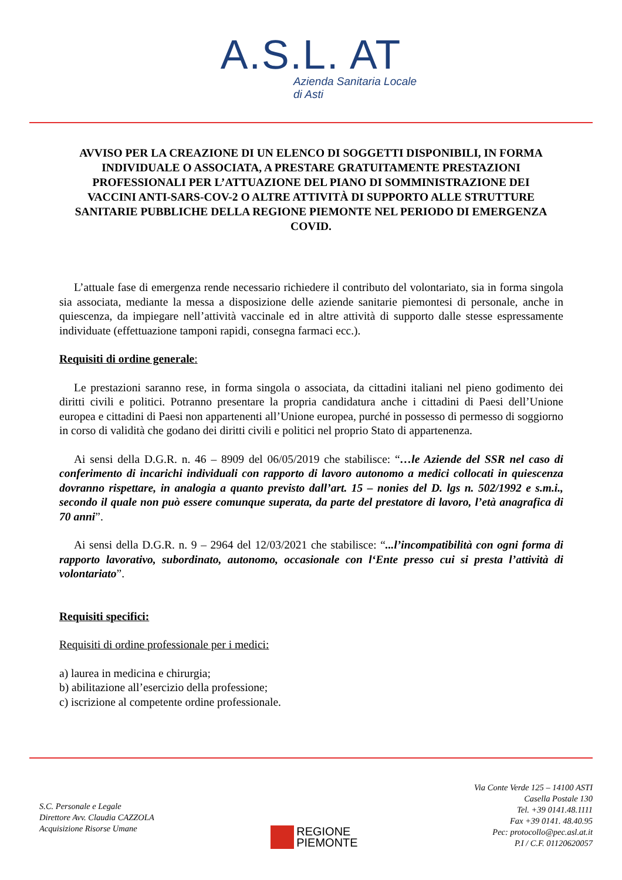A.S.L. AT
Azienda Sanitaria Locale
di Asti
AVVISO PER LA CREAZIONE DI UN ELENCO DI SOGGETTI DISPONIBILI, IN FORMA INDIVIDUALE O ASSOCIATA, A PRESTARE GRATUITAMENTE PRESTAZIONI PROFESSIONALI PER L’ATTUAZIONE DEL PIANO DI SOMMINISTRAZIONE DEI VACCINI ANTI-SARS-COV-2 O ALTRE ATTIVITÀ DI SUPPORTO ALLE STRUTTURE SANITARIE PUBBLICHE DELLA REGIONE PIEMONTE NEL PERIODO DI EMERGENZA COVID.
L’attuale fase di emergenza rende necessario richiedere il contributo del volontariato, sia in forma singola sia associata, mediante la messa a disposizione delle aziende sanitarie piemontesi di personale, anche in quiescenza, da impiegare nell’attività vaccinale ed in altre attività di supporto dalle stesse espressamente individuate (effettuazione tamponi rapidi, consegna farmaci ecc.).
Requisiti di ordine generale:
Le prestazioni saranno rese, in forma singola o associata, da cittadini italiani nel pieno godimento dei diritti civili e politici. Potranno presentare la propria candidatura anche i cittadini di Paesi dell’Unione europea e cittadini di Paesi non appartenenti all’Unione europea, purché in possesso di permesso di soggiorno in corso di validità che godano dei diritti civili e politici nel proprio Stato di appartenenza.
Ai sensi della D.G.R. n. 46 – 8909 del 06/05/2019 che stabilisce: “…le Aziende del SSR nel caso di conferimento di incarichi individuali con rapporto di lavoro autonomo a medici collocati in quiescenza dovranno rispettare, in analogia a quanto previsto dall’art. 15 – nonies del D. lgs n. 502/1992 e s.m.i., secondo il quale non può essere comunque superata, da parte del prestatore di lavoro, l’età anagrafica di 70 anni”.
Ai sensi della D.G.R. n. 9 – 2964 del 12/03/2021 che stabilisce: “...l’incompatibilità con ogni forma di rapporto lavorativo, subordinato, autonomo, occasionale con l‘Ente presso cui si presta l’attività di volontariato”.
Requisiti specifici:
Requisiti di ordine professionale per i medici:
a) laurea in medicina e chirurgia;
b) abilitazione all’esercizio della professione;
c) iscrizione al competente ordine professionale.
S.C. Personale e Legale
Direttore Avv. Claudia CAZZOLA
Acquisizione Risorse Umane
REGIONE
PIEMONTE
Via Conte Verde 125 – 14100 ASTI
Casella Postale 130
Tel. +39 0141.48.1111
Fax +39 0141. 48.40.95
Pec: protocollo@pec.asl.at.it
P.I / C.F. 01120620057